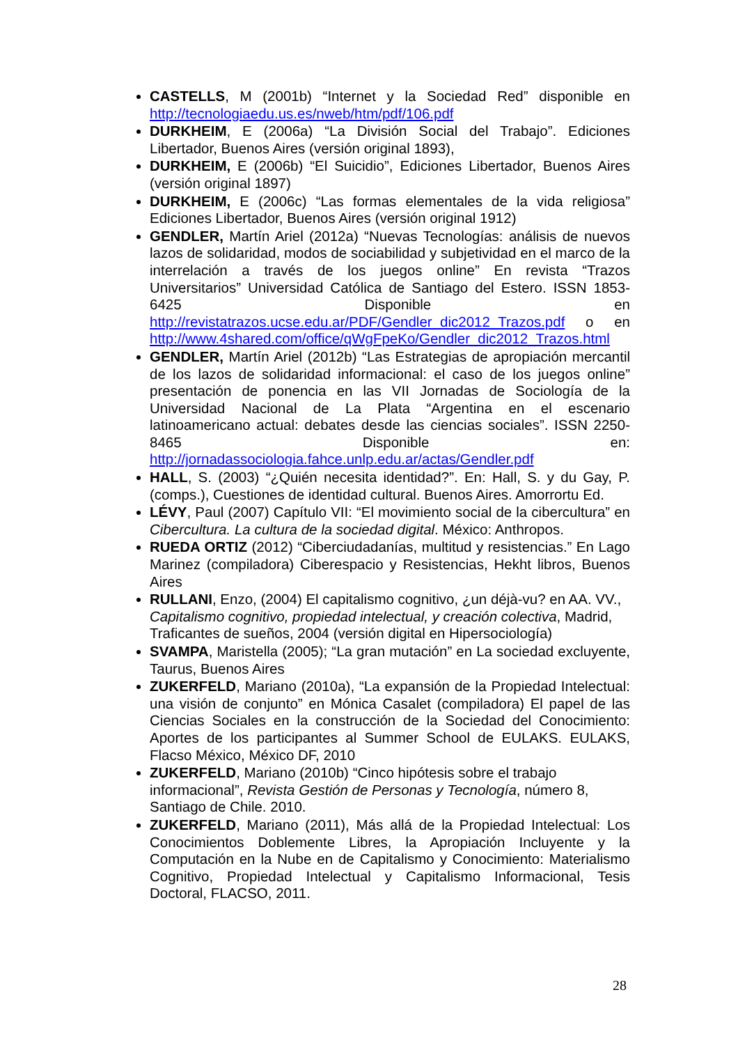CASTELLS, M (2001b) “Internet y la Sociedad Red” disponible en http://tecnologiaedu.us.es/nweb/htm/pdf/106.pdf
DURKHEIM, E (2006a) “La División Social del Trabajo”. Ediciones Libertador, Buenos Aires (versión original 1893),
DURKHEIM, E (2006b) “El Suicidio”, Ediciones Libertador, Buenos Aires (versión original 1897)
DURKHEIM, E (2006c) “Las formas elementales de la vida religiosa” Ediciones Libertador, Buenos Aires (versión original 1912)
GENDLER, Martín Ariel (2012a) “Nuevas Tecnologías: análisis de nuevos lazos de solidaridad, modos de sociabilidad y subjetividad en el marco de la interrelación a través de los juegos online” En revista “Trazos Universitarios” Universidad Católica de Santiago del Estero. ISSN 1853-6425 Disponible en http://revistatrazos.ucse.edu.ar/PDF/Gendler_dic2012_Trazos.pdf o en http://www.4shared.com/office/qWgFpeKo/Gendler_dic2012_Trazos.html
GENDLER, Martín Ariel (2012b) “Las Estrategias de apropiación mercantil de los lazos de solidaridad informacional: el caso de los juegos online” presentación de ponencia en las VII Jornadas de Sociología de la Universidad Nacional de La Plata “Argentina en el escenario latinoamericano actual: debates desde las ciencias sociales”. ISSN 2250-8465 Disponible en: http://jornadassociologia.fahce.unlp.edu.ar/actas/Gendler.pdf
HALL, S. (2003) “¿Quién necesita identidad?”. En: Hall, S. y du Gay, P. (comps.), Cuestiones de identidad cultural. Buenos Aires. Amorrortu Ed.
LÉVY, Paul (2007) Capítulo VII: “El movimiento social de la cibercultura” en Cibercultura. La cultura de la sociedad digital. México: Anthropos.
RUEDA ORTIZ (2012) “Ciberciudadanías, multitud y resistencias.” En Lago Marinez (compiladora) Ciberespacio y Resistencias, Hekht libros, Buenos Aires
RULLANI, Enzo, (2004) El capitalismo cognitivo, ¿un déjà-vu? en AA. VV., Capitalismo cognitivo, propiedad intelectual, y creación colectiva, Madrid, Traficantes de sueños, 2004 (versión digital en Hipersociología)
SVAMPA, Maristella (2005); “La gran mutación” en La sociedad excluyente, Taurus, Buenos Aires
ZUKERFELD, Mariano (2010a), “La expansión de la Propiedad Intelectual: una visión de conjunto” en Mónica Casalet (compiladora) El papel de las Ciencias Sociales en la construcción de la Sociedad del Conocimiento: Aportes de los participantes al Summer School de EULAKS. EULAKS, Flacso México, México DF, 2010
ZUKERFELD, Mariano (2010b) “Cinco hipótesis sobre el trabajo informacional”, Revista Gestión de Personas y Tecnología, número 8, Santiago de Chile. 2010.
ZUKERFELD, Mariano (2011), Más allá de la Propiedad Intelectual: Los Conocimientos Doblemente Libres, la Apropiación Incluyente y la Computación en la Nube en de Capitalismo y Conocimiento: Materialismo Cognitivo, Propiedad Intelectual y Capitalismo Informacional, Tesis Doctoral, FLACSO, 2011.
28